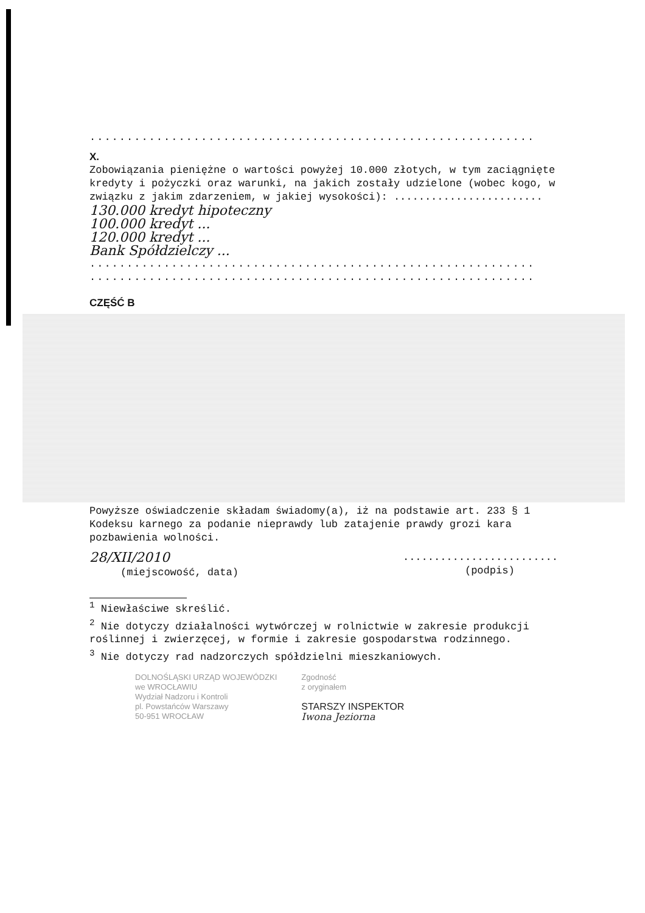............................................................
X.
Zobowiązania pieniężne o wartości powyżej 10.000 złotych, w tym zaciągnięte kredyty i pożyczki oraz warunki, na jakich zostały udzielone (wobec kogo, w związku z jakim zdarzeniem, w jakiej wysokości): ........................
130.000 kredyt hipoteczny
100.000 kredyt ...
120.000 kredyt ...
Bank Spółdzielczy ...
............................................................
............................................................
CZĘŚĆ B
Powyższe oświadczenie składam świadomy(a), iż na podstawie art. 233 § 1 Kodeksu karnego za podanie nieprawdy lub zatajenie prawdy grozi kara pozbawienia wolności.
28/XII/2010
(miejscowość, data)
.........................
(podpis)
<sup>1</sup> Niewłaściwe skreślić.
<sup>2</sup> Nie dotyczy działalności wytwórczej w rolnictwie w zakresie produkcji roślinnej i zwierzęcej, w formie i zakresie gospodarstwa rodzinnego.
<sup>3</sup> Nie dotyczy rad nadzorczych spółdzielni mieszkaniowych.
DOLNOŚLĄSKI URZĄD WOJEWÓDZKI
we WROCŁAWIU
Wydział Nadzoru i Kontroli
pl. Powstańców Warszawy
50-951 WROCŁAW
Zgodność
z oryginałem
STARSZY INSPEKTOR
Iwona Jeziorna